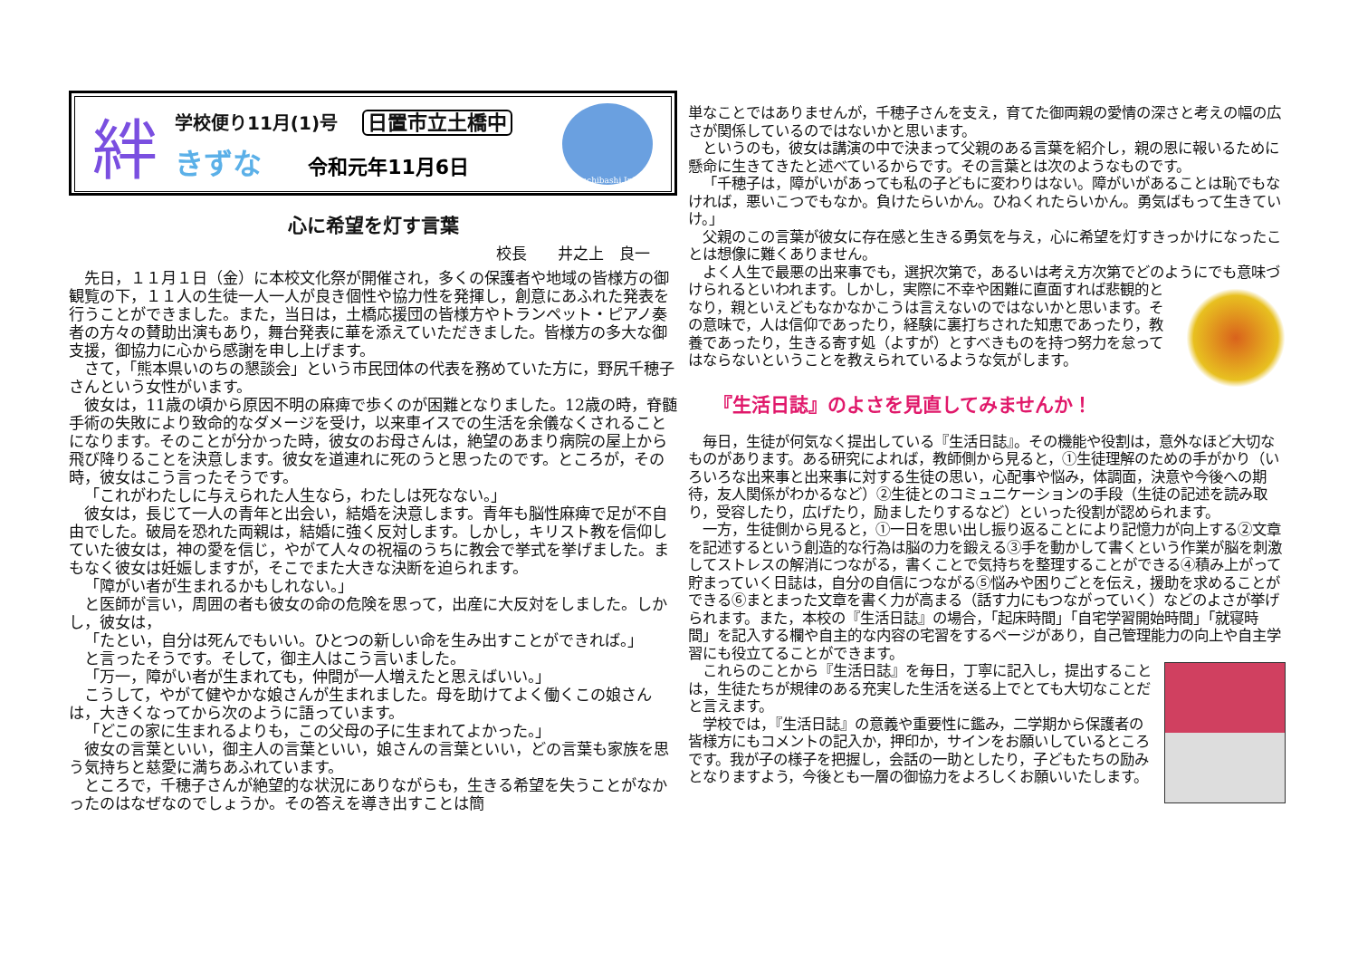絆
学校便り11月(1)号 日置市立土橋中
きずな 令和元年11月6日
Tsuchibashi.Jr.H.
心に希望を灯す言葉
校長　　井之上　良一
先日，１１月１日（金）に本校文化祭が開催され，多くの保護者や地域の皆様方の御観覧の下，１１人の生徒一人一人が良き個性や協力性を発揮し，創意にあふれた発表を行うことができました。また，当日は，土橋応援団の皆様方やトランペット・ピアノ奏者の方々の賛助出演もあり，舞台発表に華を添えていただきました。皆様方の多大な御支援，御協力に心から感謝を申し上げます。
さて，「熊本県いのちの懇談会」という市民団体の代表を務めていた方に，野尻千穂子さんという女性がいます。
彼女は，11歳の頃から原因不明の麻痺で歩くのが困難となりました。12歳の時，脊髄手術の失敗により致命的なダメージを受け，以来車イスでの生活を余儀なくされることになります。そのことが分かった時，彼女のお母さんは，絶望のあまり病院の屋上から飛び降りることを決意します。彼女を道連れに死のうと思ったのです。ところが，その時，彼女はこう言ったそうです。
「これがわたしに与えられた人生なら，わたしは死なない。」
彼女は，長じて一人の青年と出会い，結婚を決意します。青年も脳性麻痺で足が不自由でした。破局を恐れた両親は，結婚に強く反対します。しかし，キリスト教を信仰していた彼女は，神の愛を信じ，やがて人々の祝福のうちに教会で挙式を挙げました。まもなく彼女は妊娠しますが，そこでまた大きな決断を迫られます。
「障がい者が生まれるかもしれない。」
と医師が言い，周囲の者も彼女の命の危険を思って，出産に大反対をしました。しかし，彼女は，
「たとい，自分は死んでもいい。ひとつの新しい命を生み出すことができれば。」
と言ったそうです。そして，御主人はこう言いました。
「万一，障がい者が生まれても，仲間が一人増えたと思えばいい。」
こうして，やがて健やかな娘さんが生まれました。母を助けてよく働くこの娘さんは，大きくなってから次のように語っています。
「どこの家に生まれるよりも，この父母の子に生まれてよかった。」
彼女の言葉といい，御主人の言葉といい，娘さんの言葉といい，どの言葉も家族を思う気持ちと慈愛に満ちあふれています。
ところで，千穂子さんが絶望的な状況にありながらも，生きる希望を失うことがなかったのはなぜなのでしょうか。その答えを導き出すことは簡
単なことではありませんが，千穂子さんを支え，育てた御両親の愛情の深さと考えの幅の広さが関係しているのではないかと思います。
というのも，彼女は講演の中で決まって父親のある言葉を紹介し，親の恩に報いるために懸命に生きてきたと述べているからです。その言葉とは次のようなものです。
「千穂子は，障がいがあっても私の子どもに変わりはない。障がいがあることは恥でもなければ，悪いこつでもなか。負けたらいかん。ひねくれたらいかん。勇気ばもって生きていけ。」
父親のこの言葉が彼女に存在感と生きる勇気を与え，心に希望を灯すきっかけになったことは想像に難くありません。
よく人生で最悪の出来事でも，選択次第で，あるいは考え方次第でどのようにでも意味づけられるといわれます。 しかし，実際に不幸や困難に直面すれば悲観的となり，親といえどもなかなかこうは言えないのではないかと思います。その意味で，人は信仰であったり，経験に裏打ちされた知恵であったり，教養であったり，生きる寄す処（よすが）とすべきものを持つ努力を怠ってはならないということを教えられているような気がします。
『生活日誌』のよさを見直してみませんか！
毎日，生徒が何気なく提出している『生活日誌』。その機能や役割は，意外なほど大切なものがあります。ある研究によれば，教師側から見ると，①生徒理解のための手がかり（いろいろな出来事と出来事に対する生徒の思い，心配事や悩み，体調面，決意や今後への期待，友人関係がわかるなど）②生徒とのコミュニケーションの手段（生徒の記述を読み取り，受容したり，広げたり，励ましたりするなど）といった役割が認められます。
一方，生徒側から見ると，①一日を思い出し振り返ることにより記憶力が向上する②文章を記述するという創造的な行為は脳の力を鍛える③手を動かして書くという作業が脳を刺激してストレスの解消につながる，書くことで気持ちを整理することができる④積み上がって貯まっていく日誌は，自分の自信につながる⑤悩みや困りごとを伝え，援助を求めることができる⑥まとまった文章を書く力が高まる（話す力にもつながっていく）などのよさが挙げられます。また，本校の『生活日誌』の場合，「起床時間」「自宅学習開始時間」「就寝時間」を記入する欄や自主的な内容の宅習をするページがあり，自己管理能力の向上や自主学習にも役立てることができます。
これらのことから『生活日誌』を毎日，丁寧に記入し，提出することは，生徒たちが規律のある充実した生活を送る上でとても大切なことだと言えます。
学校では，『生活日誌』の意義や重要性に鑑み，二学期から保護者の皆様方にもコメントの記入か，押印か，サインをお願いしているところです。我が子の様子を把握し，会話の一助としたり，子どもたちの励みとなりますよう，今後とも一層の御協力をよろしくお願いいたします。